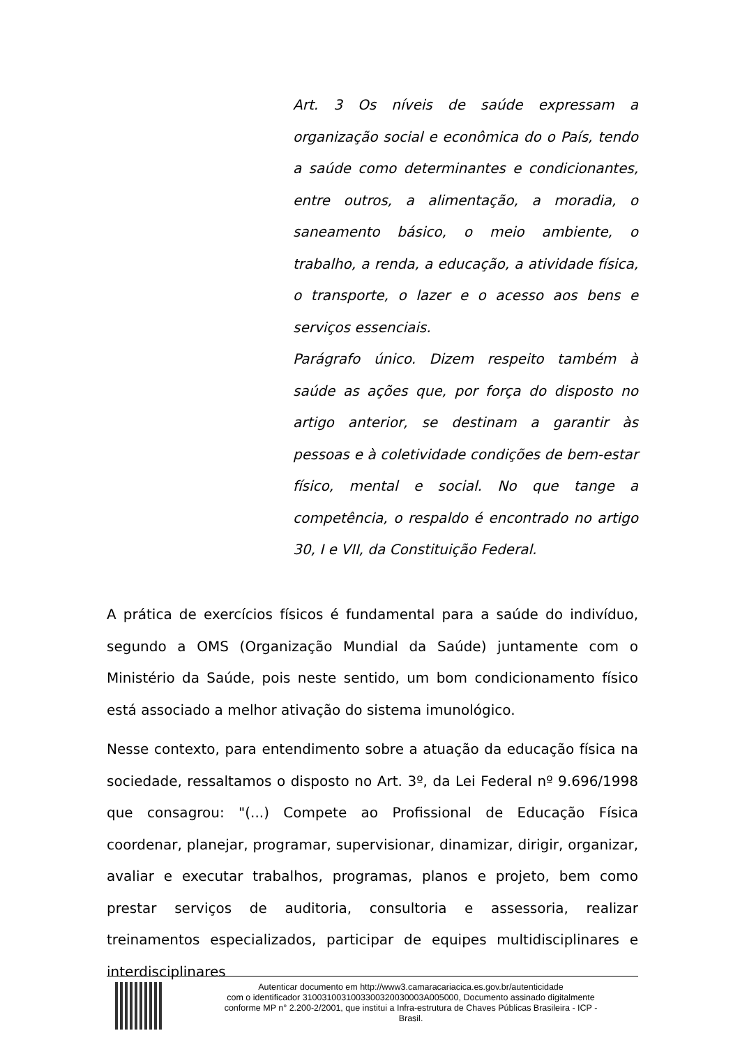Art. 3 Os níveis de saúde expressam a organização social e econômica do o País, tendo a saúde como determinantes e condicionantes, entre outros, a alimentação, a moradia, o saneamento básico, o meio ambiente, o trabalho, a renda, a educação, a atividade física, o transporte, o lazer e o acesso aos bens e serviços essenciais.
Parágrafo único. Dizem respeito também à saúde as ações que, por força do disposto no artigo anterior, se destinam a garantir às pessoas e à coletividade condições de bem-estar físico, mental e social. No que tange a competência, o respaldo é encontrado no artigo 30, I e VII, da Constituição Federal.
A prática de exercícios físicos é fundamental para a saúde do indivíduo, segundo a OMS (Organização Mundial da Saúde) juntamente com o Ministério da Saúde, pois neste sentido, um bom condicionamento físico está associado a melhor ativação do sistema imunológico.
Nesse contexto, para entendimento sobre a atuação da educação física na sociedade, ressaltamos o disposto no Art. 3º, da Lei Federal nº 9.696/1998 que consagrou: "(...) Compete ao Profissional de Educação Física coordenar, planejar, programar, supervisionar, dinamizar, dirigir, organizar, avaliar e executar trabalhos, programas, planos e projeto, bem como prestar serviços de auditoria, consultoria e assessoria, realizar treinamentos especializados, participar de equipes multidisciplinares e interdisciplinares
Autenticar documento em http://www3.camaracariacica.es.gov.br/autenticidade
com o identificador 3100310031003300320030003A005000, Documento assinado digitalmente
conforme MP n° 2.200-2/2001, que institui a Infra-estrutura de Chaves Públicas Brasileira - ICP -
Brasil.